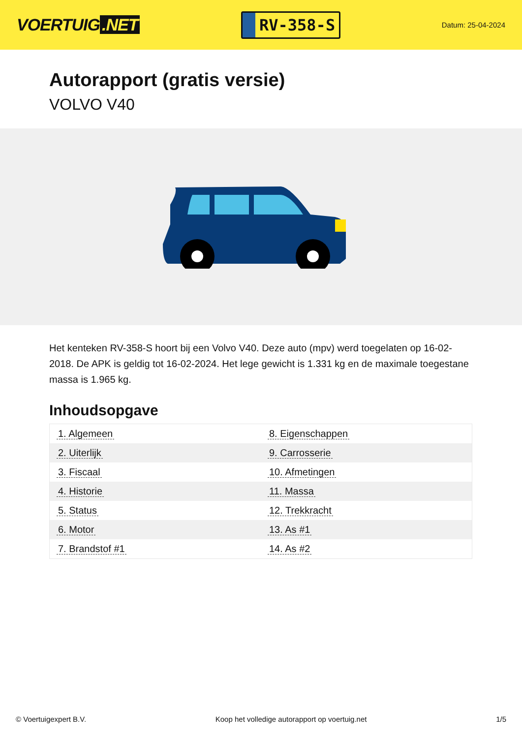VOERTUIG.NET
RV-358-S
Datum: 25-04-2024
Autorapport (gratis versie)
VOLVO V40
Het kenteken RV-358-S hoort bij een Volvo V40. Deze auto (mpv) werd toegelaten op 16-02-2018. De APK is geldig tot 16-02-2024. Het lege gewicht is 1.331 kg en de maximale toegestane massa is 1.965 kg.
Inhoudsopgave
| 1. Algemeen | 8. Eigenschappen |
| 2. Uiterlijk | 9. Carrosserie |
| 3. Fiscaal | 10. Afmetingen |
| 4. Historie | 11. Massa |
| 5. Status | 12. Trekkracht |
| 6. Motor | 13. As #1 |
| 7. Brandstof #1 | 14. As #2 |
© Voertuigexpert B.V. Koop het volledige autorapport op voertuig.net 1/5